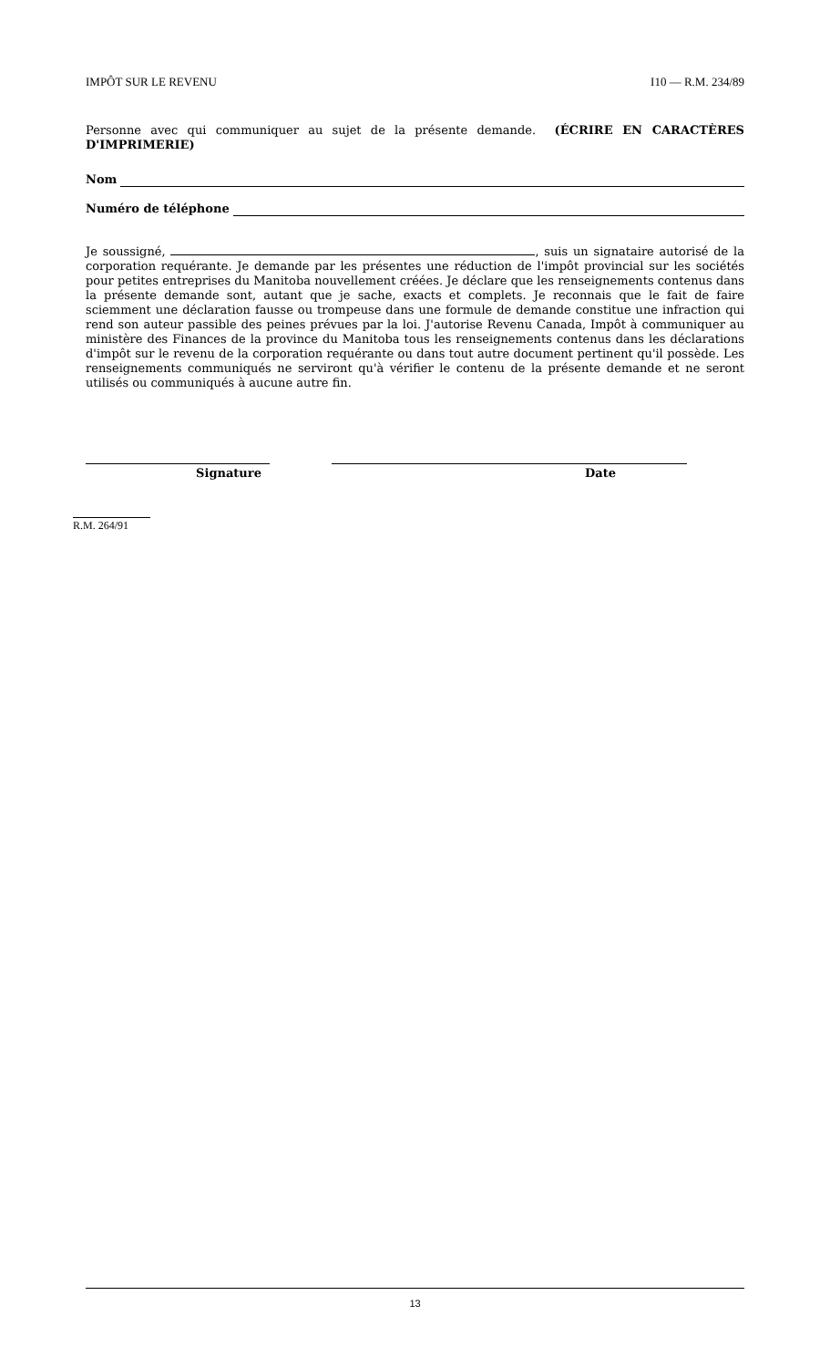IMPÔT SUR LE REVENU I10 — R.M. 234/89
Personne avec qui communiquer au sujet de la présente demande. (ÉCRIRE EN CARACTÈRES D'IMPRIMERIE)
Nom
Numéro de téléphone
Je soussigné, , suis un signataire autorisé de la corporation requérante. Je demande par les présentes une réduction de l'impôt provincial sur les sociétés pour petites entreprises du Manitoba nouvellement créées. Je déclare que les renseignements contenus dans la présente demande sont, autant que je sache, exacts et complets. Je reconnais que le fait de faire sciemment une déclaration fausse ou trompeuse dans une formule de demande constitue une infraction qui rend son auteur passible des peines prévues par la loi. J'autorise Revenu Canada, Impôt à communiquer au ministère des Finances de la province du Manitoba tous les renseignements contenus dans les déclarations d'impôt sur le revenu de la corporation requérante ou dans tout autre document pertinent qu'il possède. Les renseignements communiqués ne serviront qu'à vérifier le contenu de la présente demande et ne seront utilisés ou communiqués à aucune autre fin.
Signature Date
R.M. 264/91
13